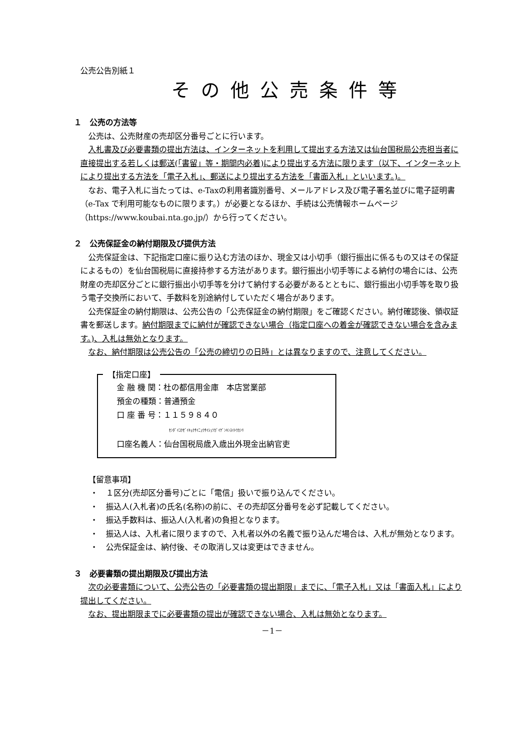公売公告別紙１
その他公売条件等
１　公売の方法等
公売は、公売財産の売却区分番号ごとに行います。
入札書及び必要書類の提出方法は、インターネットを利用して提出する方法又は仙台国税局公売担当者に直接提出する若しくは郵送(「書留」等・期間内必着)により提出する方法に限ります（以下、インターネットにより提出する方法を「電子入札」、郵送により提出する方法を「書面入札」といいます。)。
なお、電子入札に当たっては、e-Taxの利用者識別番号、メールアドレス及び電子署名並びに電子証明書（e-Tax で利用可能なものに限ります。）が必要となるほか、手続は公売情報ホームページ（https://www.koubai.nta.go.jp/）から行ってください。
２　公売保証金の納付期限及び提供方法
公売保証金は、下記指定口座に振り込む方法のほか、現金又は小切手（銀行振出に係るもの又はその保証によるもの）を仙台国税局に直接持参する方法があります。銀行振出小切手等による納付の場合には、公売財産の売却区分ごとに銀行振出小切手等を分けて納付する必要があるとともに、銀行振出小切手等を取り扱う電子交換所において、手数料を別途納付していただく場合があります。
公売保証金の納付期限は、公売公告の「公売保証金の納付期限」をご確認ください。納付確認後、領収証書を郵送します。納付期限までに納付が確認できない場合（指定口座への着金が確認できない場合を含みます。)、入札は無効となります。
なお、納付期限は公売公告の「公売の締切りの日時」とは異なりますので、注意してください。
【指定口座】
金 融 機 関：杜の都信用金庫　本店営業部
預金の種類：普通預金
口 座 番 号：１１５９８４０
ｾﾝﾀﾞｲｺｸｾﾞｲｷｮｸｻｲﾆｭｳｻｲｼｭﾂｶﾞｲｹﾞﾝｷﾝｽｲﾄｳｶﾝﾘ
口座名義人：仙台国税局歳入歳出外現金出納官吏
【留意事項】
・　１区分(売却区分番号)ごとに「電信」扱いで振り込んでください。
・　振込人(入札者)の氏名(名称)の前に、その売却区分番号を必ず記載してください。
・　振込手数料は、振込人(入札者)の負担となります。
・　振込人は、入札者に限りますので、入札者以外の名義で振り込んだ場合は、入札が無効となります。
・　公売保証金は、納付後、その取消し又は変更はできません。
３　必要書類の提出期限及び提出方法
次の必要書類について、公売公告の「必要書類の提出期限」までに、「電子入札」又は「書面入札」により提出してください。
なお、提出期限までに必要書類の提出が確認できない場合、入札は無効となります。
－1－